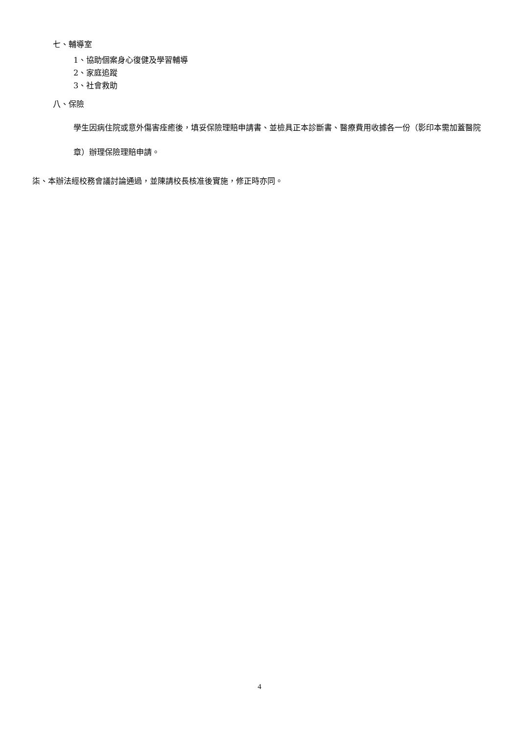七、輔導室
1、協助個案身心復健及學習輔導
2、家庭追蹤
3、社會救助
八、保險
學生因病住院或意外傷害痊癒後，填妥保險理賠申請書、並檢具正本診斷書、醫療費用收據各一份（影印本需加蓋醫院章）辦理保險理賠申請。
柒、本辦法經校務會議討論通過，並陳請校長核准後實施，修正時亦同。
4